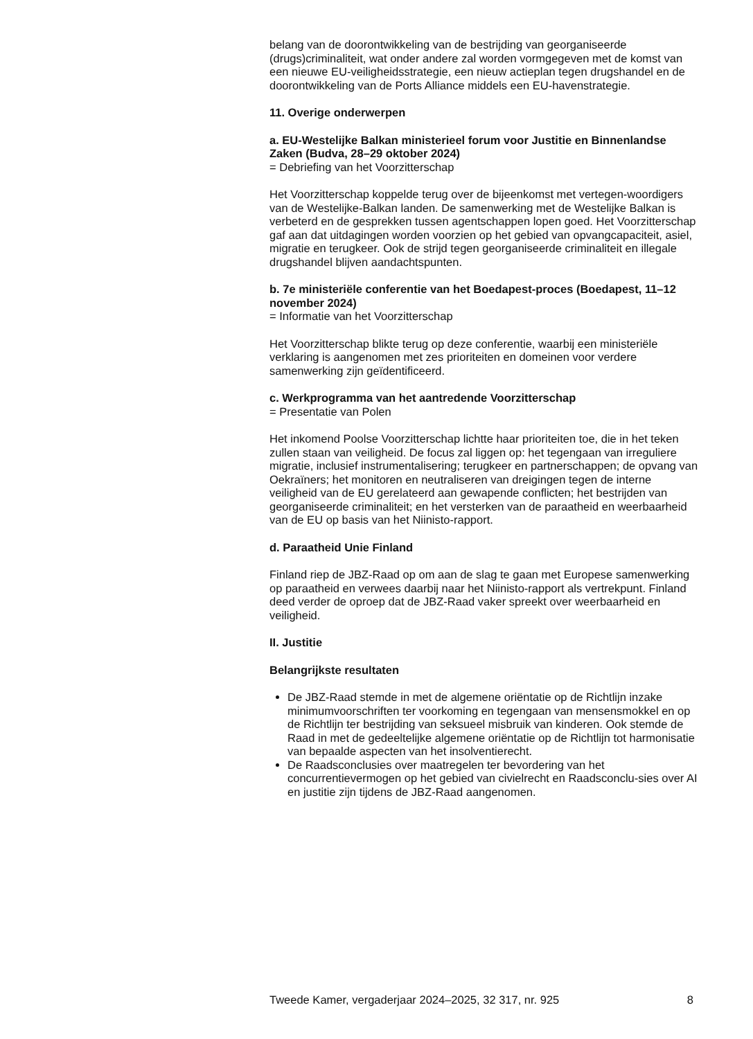belang van de doorontwikkeling van de bestrijding van georganiseerde (drugs)criminaliteit, wat onder andere zal worden vormgegeven met de komst van een nieuwe EU-veiligheidsstrategie, een nieuw actieplan tegen drugshandel en de doorontwikkeling van de Ports Alliance middels een EU-havenstrategie.
11. Overige onderwerpen
a. EU-Westelijke Balkan ministerieel forum voor Justitie en Binnenlandse Zaken (Budva, 28–29 oktober 2024)
= Debriefing van het Voorzitterschap
Het Voorzitterschap koppelde terug over de bijeenkomst met vertegen-woordigers van de Westelijke-Balkan landen. De samenwerking met de Westelijke Balkan is verbeterd en de gesprekken tussen agentschappen lopen goed. Het Voorzitterschap gaf aan dat uitdagingen worden voorzien op het gebied van opvangcapaciteit, asiel, migratie en terugkeer. Ook de strijd tegen georganiseerde criminaliteit en illegale drugshandel blijven aandachtspunten.
b. 7e ministeriële conferentie van het Boedapest-proces (Boedapest, 11–12 november 2024)
= Informatie van het Voorzitterschap
Het Voorzitterschap blikte terug op deze conferentie, waarbij een ministeriële verklaring is aangenomen met zes prioriteiten en domeinen voor verdere samenwerking zijn geïdentificeerd.
c. Werkprogramma van het aantredende Voorzitterschap
= Presentatie van Polen
Het inkomend Poolse Voorzitterschap lichtte haar prioriteiten toe, die in het teken zullen staan van veiligheid. De focus zal liggen op: het tegengaan van irreguliere migratie, inclusief instrumentalisering; terugkeer en partnerschappen; de opvang van Oekraïners; het monitoren en neutraliseren van dreigingen tegen de interne veiligheid van de EU gerelateerd aan gewapende conflicten; het bestrijden van georganiseerde criminaliteit; en het versterken van de paraatheid en weerbaarheid van de EU op basis van het Niinisto-rapport.
d. Paraatheid Unie Finland
Finland riep de JBZ-Raad op om aan de slag te gaan met Europese samenwerking op paraatheid en verwees daarbij naar het Niinisto-rapport als vertrekpunt. Finland deed verder de oproep dat de JBZ-Raad vaker spreekt over weerbaarheid en veiligheid.
II. Justitie
Belangrijkste resultaten
De JBZ-Raad stemde in met de algemene oriëntatie op de Richtlijn inzake minimumvoorschriften ter voorkoming en tegengaan van mensensmokkel en op de Richtlijn ter bestrijding van seksueel misbruik van kinderen. Ook stemde de Raad in met de gedeeltelijke algemene oriëntatie op de Richtlijn tot harmonisatie van bepaalde aspecten van het insolventierecht.
De Raadsconclusies over maatregelen ter bevordering van het concurrentievermogen op het gebied van civielrecht en Raadsconclu-sies over AI en justitie zijn tijdens de JBZ-Raad aangenomen.
Tweede Kamer, vergaderjaar 2024–2025, 32 317, nr. 925 8